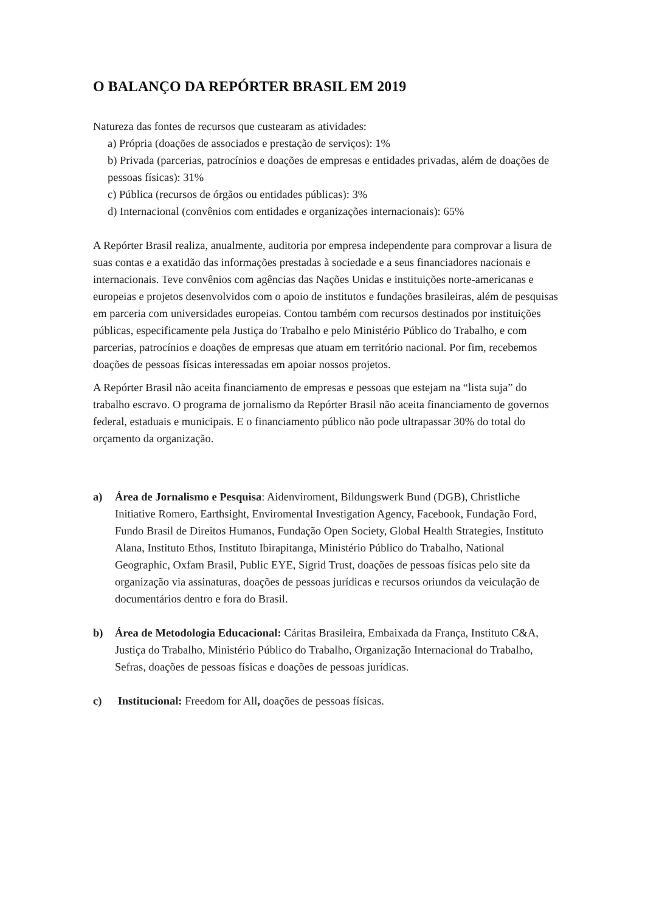O BALANÇO DA REPÓRTER BRASIL EM 2019
Natureza das fontes de recursos que custearam as atividades:
a) Própria (doações de associados e prestação de serviços): 1%
b) Privada (parcerias, patrocínios e doações de empresas e entidades privadas, além de doações de pessoas físicas): 31%
c) Pública (recursos de órgãos ou entidades públicas): 3%
d) Internacional (convênios com entidades e organizações internacionais): 65%
A Repórter Brasil realiza, anualmente, auditoria por empresa independente para comprovar a lisura de suas contas e a exatidão das informações prestadas à sociedade e a seus financiadores nacionais e internacionais. Teve convênios com agências das Nações Unidas e instituições norte-americanas e europeias e projetos desenvolvidos com o apoio de institutos e fundações brasileiras, além de pesquisas em parceria com universidades europeias. Contou também com recursos destinados por instituições públicas, especificamente pela Justiça do Trabalho e pelo Ministério Público do Trabalho, e com parcerias, patrocínios e doações de empresas que atuam em território nacional. Por fim, recebemos doações de pessoas físicas interessadas em apoiar nossos projetos.
A Repórter Brasil não aceita financiamento de empresas e pessoas que estejam na “lista suja” do trabalho escravo. O programa de jornalismo da Repórter Brasil não aceita financiamento de governos federal, estaduais e municipais. E o financiamento público não pode ultrapassar 30% do total do orçamento da organização.
a) Área de Jornalismo e Pesquisa: Aidenviroment, Bildungswerk Bund (DGB), Christliche Initiative Romero, Earthsight, Enviromental Investigation Agency, Facebook, Fundação Ford, Fundo Brasil de Direitos Humanos, Fundação Open Society, Global Health Strategies, Instituto Alana, Instituto Ethos, Instituto Ibirapitanga, Ministério Público do Trabalho, National Geographic, Oxfam Brasil, Public EYE, Sigrid Trust, doações de pessoas físicas pelo site da organização via assinaturas, doações de pessoas jurídicas e recursos oriundos da veiculação de documentários dentro e fora do Brasil.
b) Área de Metodologia Educacional: Cáritas Brasileira, Embaixada da França, Instituto C&A, Justiça do Trabalho, Ministério Público do Trabalho, Organização Internacional do Trabalho, Sefras, doações de pessoas físicas e doações de pessoas jurídicas.
c) Institucional: Freedom for All, doações de pessoas físicas.